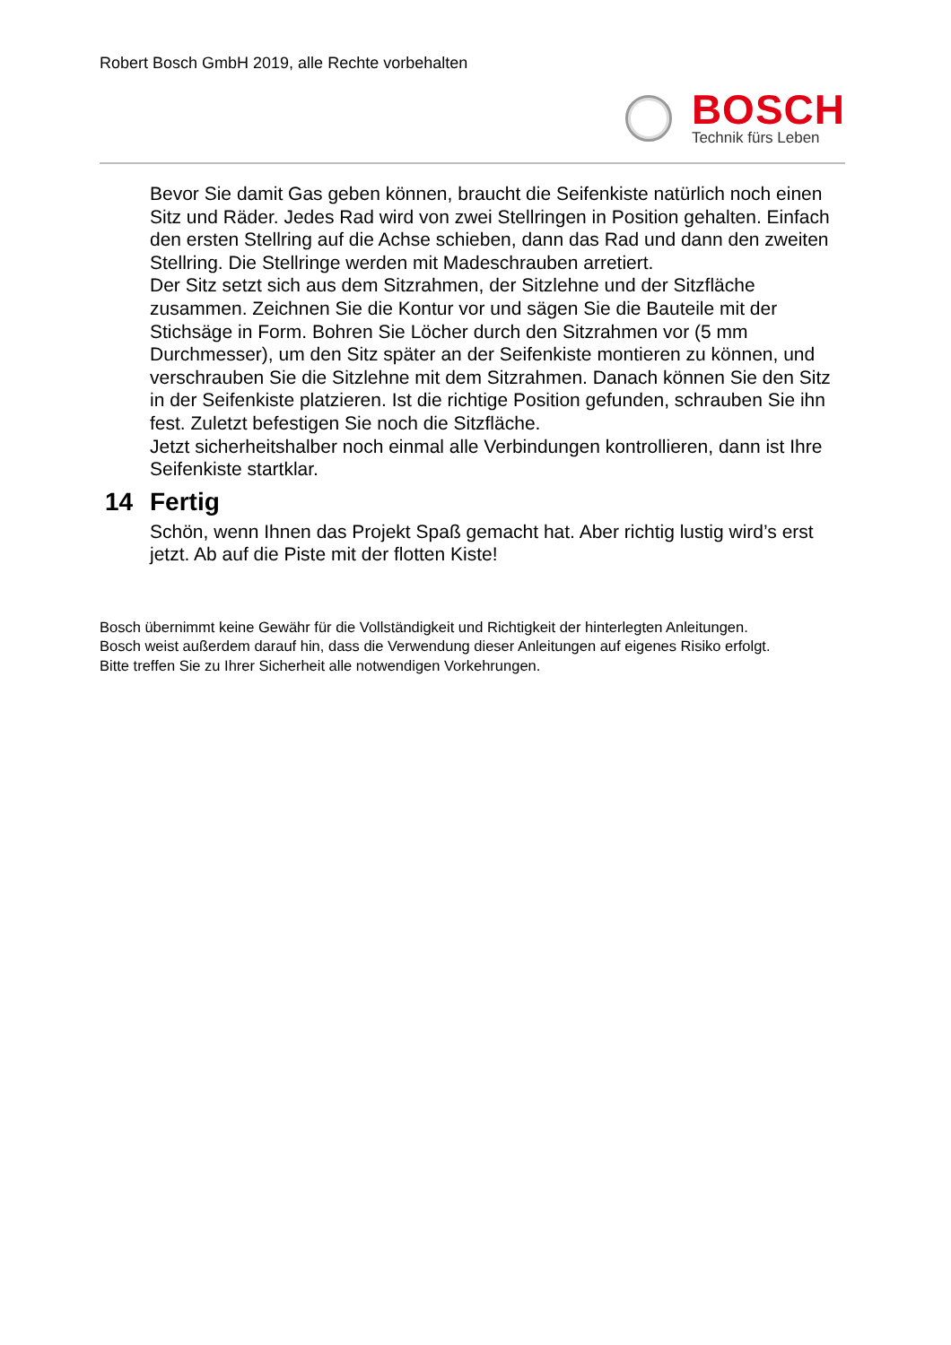Robert Bosch GmbH 2019, alle Rechte vorbehalten
BOSCH
Technik fürs Leben
Bevor Sie damit Gas geben können, braucht die Seifenkiste natürlich noch einen Sitz und Räder. Jedes Rad wird von zwei Stellringen in Position gehalten. Einfach den ersten Stellring auf die Achse schieben, dann das Rad und dann den zweiten Stellring. Die Stellringe werden mit Madeschrauben arretiert.
Der Sitz setzt sich aus dem Sitzrahmen, der Sitzlehne und der Sitzfläche zusammen. Zeichnen Sie die Kontur vor und sägen Sie die Bauteile mit der Stichsäge in Form. Bohren Sie Löcher durch den Sitzrahmen vor (5 mm Durchmesser), um den Sitz später an der Seifenkiste montieren zu können, und verschrauben Sie die Sitzlehne mit dem Sitzrahmen. Danach können Sie den Sitz in der Seifenkiste platzieren. Ist die richtige Position gefunden, schrauben Sie ihn fest. Zuletzt befestigen Sie noch die Sitzfläche.
Jetzt sicherheitshalber noch einmal alle Verbindungen kontrollieren, dann ist Ihre Seifenkiste startklar.
14 Fertig
Schön, wenn Ihnen das Projekt Spaß gemacht hat. Aber richtig lustig wird’s erst jetzt. Ab auf die Piste mit der flotten Kiste!
Bosch übernimmt keine Gewähr für die Vollständigkeit und Richtigkeit der hinterlegten Anleitungen.
Bosch weist außerdem darauf hin, dass die Verwendung dieser Anleitungen auf eigenes Risiko erfolgt.
Bitte treffen Sie zu Ihrer Sicherheit alle notwendigen Vorkehrungen.